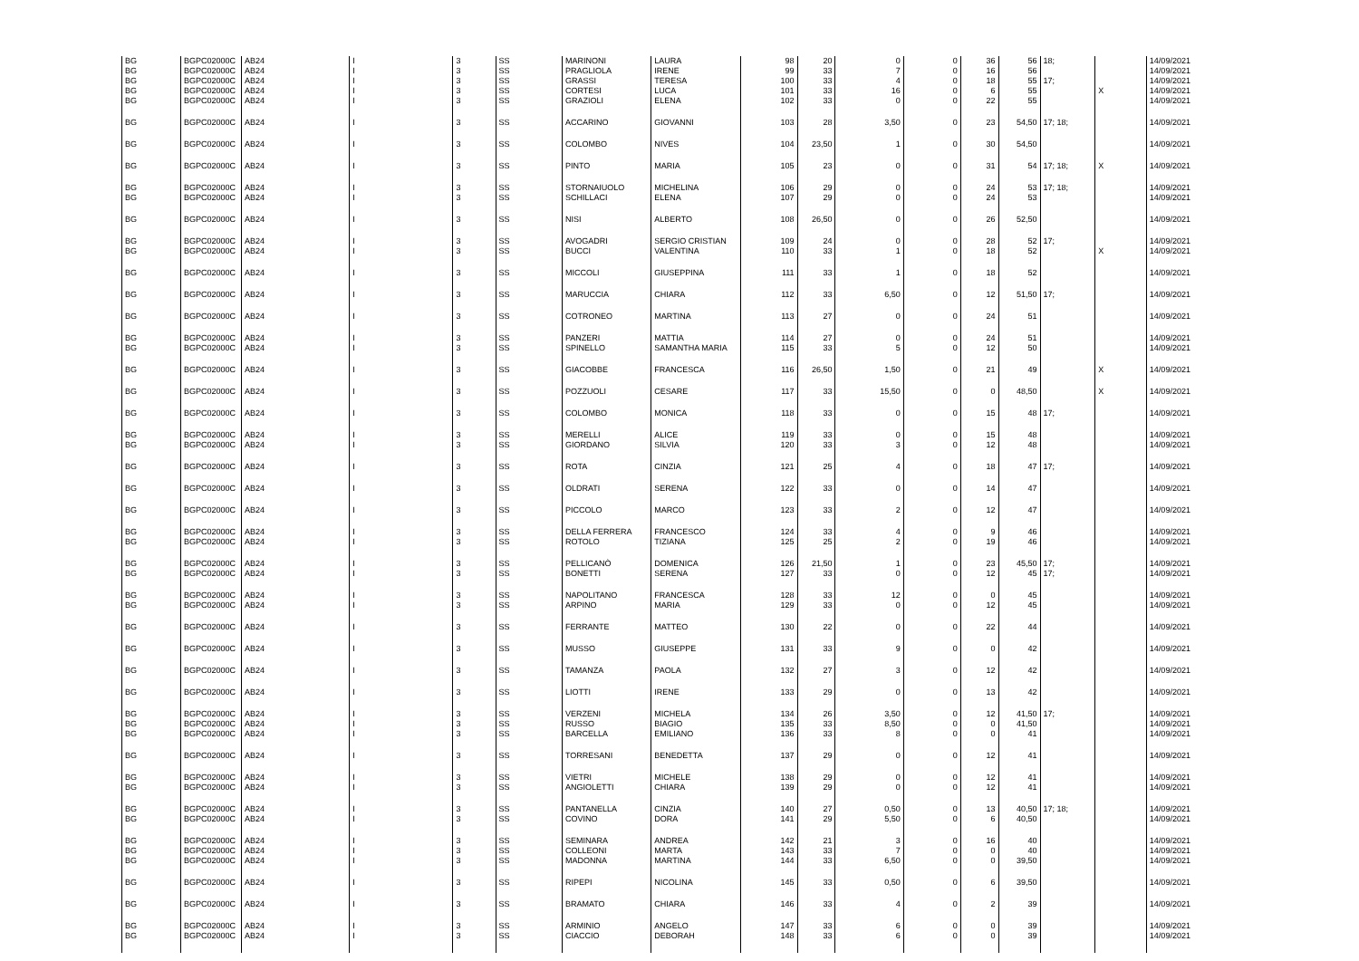| BG | BGPC02000C | AB24 | I | 3 | SS | MARINONI | LAURA | 98 | 20 | 0 | 0 | 36 | 56 | 18; | | 14/09/2021 |
| BG | BGPC02000C | AB24 | I | 3 | SS | PRAGLIOLA | IRENE | 99 | 33 | 7 | 0 | 16 | 56 | | | 14/09/2021 |
| BG | BGPC02000C | AB24 | I | 3 | SS | GRASSI | TERESA | 100 | 33 | 4 | 0 | 18 | 55 | 17; | | 14/09/2021 |
| BG | BGPC02000C | AB24 | I | 3 | SS | CORTESI | LUCA | 101 | 33 | 16 | 0 | 6 | 55 | | X | 14/09/2021 |
| BG | BGPC02000C | AB24 | I | 3 | SS | GRAZIOLI | ELENA | 102 | 33 | 0 | 0 | 22 | 55 | | | 14/09/2021 |
| BG | BGPC02000C | AB24 | I | 3 | SS | ACCARINO | GIOVANNI | 103 | 28 | 3,50 | 0 | 23 | 54,50 | 17; 18; | | 14/09/2021 |
| BG | BGPC02000C | AB24 | I | 3 | SS | COLOMBO | NIVES | 104 | 23,50 | 1 | 0 | 30 | 54,50 | | | 14/09/2021 |
| BG | BGPC02000C | AB24 | I | 3 | SS | PINTO | MARIA | 105 | 23 | 0 | 0 | 31 | 54 | 17; 18; | X | 14/09/2021 |
| BG | BGPC02000C | AB24 | I | 3 | SS | STORNAIUOLO | MICHELINA | 106 | 29 | 0 | 0 | 24 | 53 | 17; 18; | | 14/09/2021 |
| BG | BGPC02000C | AB24 | I | 3 | SS | SCHILLACI | ELENA | 107 | 29 | 0 | 0 | 24 | 53 | | | 14/09/2021 |
| BG | BGPC02000C | AB24 | I | 3 | SS | NISI | ALBERTO | 108 | 26,50 | 0 | 0 | 26 | 52,50 | | | 14/09/2021 |
| BG | BGPC02000C | AB24 | I | 3 | SS | AVOGADRI | SERGIO CRISTIAN | 109 | 24 | 0 | 0 | 28 | 52 | 17; | | 14/09/2021 |
| BG | BGPC02000C | AB24 | I | 3 | SS | BUCCI | VALENTINA | 110 | 33 | 1 | 0 | 18 | 52 | | X | 14/09/2021 |
| BG | BGPC02000C | AB24 | I | 3 | SS | MICCOLI | GIUSEPPINA | 111 | 33 | 1 | 0 | 18 | 52 | | | 14/09/2021 |
| BG | BGPC02000C | AB24 | I | 3 | SS | MARUCCIA | CHIARA | 112 | 33 | 6,50 | 0 | 12 | 51,50 | 17; | | 14/09/2021 |
| BG | BGPC02000C | AB24 | I | 3 | SS | COTRONEO | MARTINA | 113 | 27 | 0 | 0 | 24 | 51 | | | 14/09/2021 |
| BG | BGPC02000C | AB24 | I | 3 | SS | PANZERI | MATTIA | 114 | 27 | 0 | 0 | 24 | 51 | | | 14/09/2021 |
| BG | BGPC02000C | AB24 | I | 3 | SS | SPINELLO | SAMANTHA MARIA | 115 | 33 | 5 | 0 | 12 | 50 | | | 14/09/2021 |
| BG | BGPC02000C | AB24 | I | 3 | SS | GIACOBBE | FRANCESCA | 116 | 26,50 | 1,50 | 0 | 21 | 49 | | X | 14/09/2021 |
| BG | BGPC02000C | AB24 | I | 3 | SS | POZZUOLI | CESARE | 117 | 33 | 15,50 | 0 | 0 | 48,50 | | X | 14/09/2021 |
| BG | BGPC02000C | AB24 | I | 3 | SS | COLOMBO | MONICA | 118 | 33 | 0 | 0 | 15 | 48 | 17; | | 14/09/2021 |
| BG | BGPC02000C | AB24 | I | 3 | SS | MERELLI | ALICE | 119 | 33 | 0 | 0 | 15 | 48 | | | 14/09/2021 |
| BG | BGPC02000C | AB24 | I | 3 | SS | GIORDANO | SILVIA | 120 | 33 | 3 | 0 | 12 | 48 | | | 14/09/2021 |
| BG | BGPC02000C | AB24 | I | 3 | SS | ROTA | CINZIA | 121 | 25 | 4 | 0 | 18 | 47 | 17; | | 14/09/2021 |
| BG | BGPC02000C | AB24 | I | 3 | SS | OLDRATI | SERENA | 122 | 33 | 0 | 0 | 14 | 47 | | | 14/09/2021 |
| BG | BGPC02000C | AB24 | I | 3 | SS | PICCOLO | MARCO | 123 | 33 | 2 | 0 | 12 | 47 | | | 14/09/2021 |
| BG | BGPC02000C | AB24 | I | 3 | SS | DELLA FERRERA | FRANCESCO | 124 | 33 | 4 | 0 | 9 | 46 | | | 14/09/2021 |
| BG | BGPC02000C | AB24 | I | 3 | SS | ROTOLO | TIZIANA | 125 | 25 | 2 | 0 | 19 | 46 | | | 14/09/2021 |
| BG | BGPC02000C | AB24 | I | 3 | SS | PELLICANÒ | DOMENICA | 126 | 21,50 | 1 | 0 | 23 | 45,50 | 17; | | 14/09/2021 |
| BG | BGPC02000C | AB24 | I | 3 | SS | BONETTI | SERENA | 127 | 33 | 0 | 0 | 12 | 45 | 17; | | 14/09/2021 |
| BG | BGPC02000C | AB24 | I | 3 | SS | NAPOLITANO | FRANCESCA | 128 | 33 | 12 | 0 | 0 | 45 | | | 14/09/2021 |
| BG | BGPC02000C | AB24 | I | 3 | SS | ARPINO | MARIA | 129 | 33 | 0 | 0 | 12 | 45 | | | 14/09/2021 |
| BG | BGPC02000C | AB24 | I | 3 | SS | FERRANTE | MATTEO | 130 | 22 | 0 | 0 | 22 | 44 | | | 14/09/2021 |
| BG | BGPC02000C | AB24 | I | 3 | SS | MUSSO | GIUSEPPE | 131 | 33 | 9 | 0 | 0 | 42 | | | 14/09/2021 |
| BG | BGPC02000C | AB24 | I | 3 | SS | TAMANZA | PAOLA | 132 | 27 | 3 | 0 | 12 | 42 | | | 14/09/2021 |
| BG | BGPC02000C | AB24 | I | 3 | SS | LIOTTI | IRENE | 133 | 29 | 0 | 0 | 13 | 42 | | | 14/09/2021 |
| BG | BGPC02000C | AB24 | I | 3 | SS | VERZENI | MICHELA | 134 | 26 | 3,50 | 0 | 12 | 41,50 | 17; | | 14/09/2021 |
| BG | BGPC02000C | AB24 | I | 3 | SS | RUSSO | BIAGIO | 135 | 33 | 8,50 | 0 | 0 | 41,50 | | | 14/09/2021 |
| BG | BGPC02000C | AB24 | I | 3 | SS | BARCELLA | EMILIANO | 136 | 33 | 8 | 0 | 0 | 41 | | | 14/09/2021 |
| BG | BGPC02000C | AB24 | I | 3 | SS | TORRESANI | BENEDETTA | 137 | 29 | 0 | 0 | 12 | 41 | | | 14/09/2021 |
| BG | BGPC02000C | AB24 | I | 3 | SS | VIETRI | MICHELE | 138 | 29 | 0 | 0 | 12 | 41 | | | 14/09/2021 |
| BG | BGPC02000C | AB24 | I | 3 | SS | ANGIOLETTI | CHIARA | 139 | 29 | 0 | 0 | 12 | 41 | | | 14/09/2021 |
| BG | BGPC02000C | AB24 | I | 3 | SS | PANTANELLA | CINZIA | 140 | 27 | 0,50 | 0 | 13 | 40,50 | 17; 18; | | 14/09/2021 |
| BG | BGPC02000C | AB24 | I | 3 | SS | COVINO | DORA | 141 | 29 | 5,50 | 0 | 6 | 40,50 | | | 14/09/2021 |
| BG | BGPC02000C | AB24 | I | 3 | SS | SEMINARA | ANDREA | 142 | 21 | 3 | 0 | 16 | 40 | | | 14/09/2021 |
| BG | BGPC02000C | AB24 | I | 3 | SS | COLLEONI | MARTA | 143 | 33 | 7 | 0 | 0 | 40 | | | 14/09/2021 |
| BG | BGPC02000C | AB24 | I | 3 | SS | MADONNA | MARTINA | 144 | 33 | 6,50 | 0 | 0 | 39,50 | | | 14/09/2021 |
| BG | BGPC02000C | AB24 | I | 3 | SS | RIPEPI | NICOLINA | 145 | 33 | 0,50 | 0 | 6 | 39,50 | | | 14/09/2021 |
| BG | BGPC02000C | AB24 | I | 3 | SS | BRAMATO | CHIARA | 146 | 33 | 4 | 0 | 2 | 39 | | | 14/09/2021 |
| BG | BGPC02000C | AB24 | I | 3 | SS | ARMINIO | ANGELO | 147 | 33 | 6 | 0 | 0 | 39 | | | 14/09/2021 |
| BG | BGPC02000C | AB24 | I | 3 | SS | CIACCIO | DEBORAH | 148 | 33 | 6 | 0 | 0 | 39 | | | 14/09/2021 |